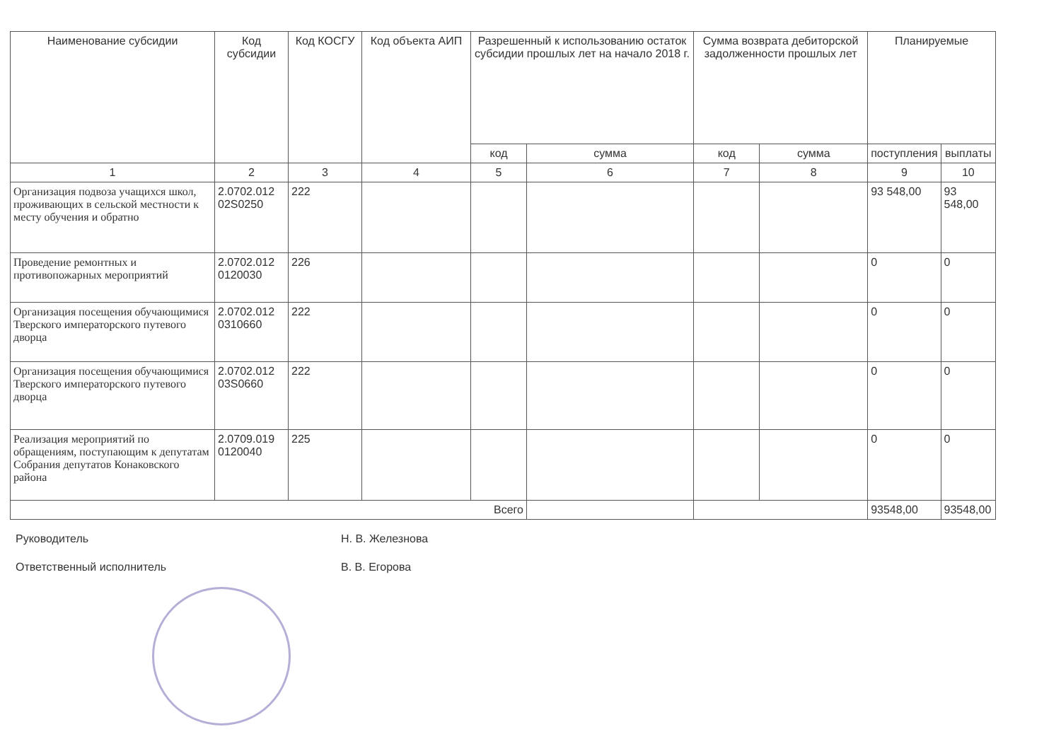| Наименование субсидии | Код субсидии | Код КОСГУ | Код объекта АИП | Разрешенный к использованию остаток субсидии прошлых лет на начало 2018 г. | | Сумма возврата дебиторской задолженности прошлых лет | | Планируемые | |
| --- | --- | --- | --- | --- | --- | --- | --- | --- | --- |
| | | | | код | сумма | | | поступления | выплаты |
| | | | | | | код | сумма | | |
| 1 | 2 | 3 | 4 | 5 | 6 | 7 | 8 | 9 | 10 |
| Организация подвоза учащихся школ, проживающих в сельской местности к месту обучения и обратно | 2.0702.012 02S0250 | 222 | | | | | | 93 548,00 | 93 548,00 |
| Проведение ремонтных и противопожарных мероприятий | 2.0702.012 0120030 | 226 | | | | | | 0 | 0 |
| Организация посещения обучающимися Тверского императорского путевого дворца | 2.0702.012 0310660 | 222 | | | | | | 0 | 0 |
| Организация посещения обучающимися Тверского императорского путевого дворца | 2.0702.012 03S0660 | 222 | | | | | | 0 | 0 |
| Реализация мероприятий по обращениям, поступающим к депутатам Собрания депутатов Конаковского района | 2.0709.019 0120040 | 225 | | | | | | 0 | 0 |
| Всего | | | | | | | | 93548,00 | 93548,00 |
Руководитель Н. В. Железнова
Ответственный исполнитель В. В. Егорова